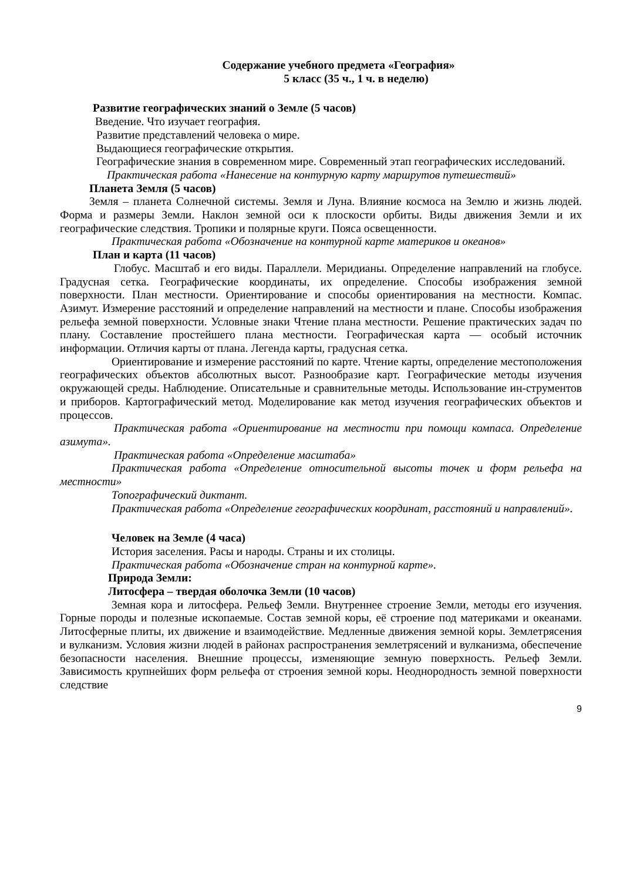Содержание учебного предмета «География»
5 класс (35 ч., 1 ч. в неделю)
Развитие географических знаний о Земле (5 часов)
Введение. Что изучает география.
Развитие представлений человека о мире.
Выдающиеся географические открытия.
Географические знания в современном мире. Современный этап географических исследований.
Практическая работа «Нанесение на контурную карту маршрутов путешествий»
Планета Земля (5 часов)
Земля – планета Солнечной системы. Земля и Луна. Влияние космоса на Землю и жизнь людей. Форма и размеры Земли. Наклон земной оси к плоскости орбиты. Виды движения Земли и их географические следствия. Тропики и полярные круги. Пояса освещенности.
Практическая работа «Обозначение на контурной карте материков и океанов»
План и карта (11 часов)
Глобус. Масштаб и его виды. Параллели. Меридианы. Определение направлений на глобусе. Градусная сетка. Географические координаты, их определение. Способы изображения земной поверхности. План местности. Ориентирование и способы ориентирования на местности. Компас. Азимут. Измерение расстояний и определение направлений на местности и плане. Способы изображения рельефа земной поверхности. Условные знаки Чтение плана местности. Решение практических задач по плану. Составление простейшего плана местности. Географическая карта — особый источник информации. Отличия карты от плана. Легенда карты, градусная сетка.
Ориентирование и измерение расстояний по карте. Чтение карты, определение местоположения географических объектов абсолютных высот. Разнообразие карт. Географические методы изучения окружающей среды. Наблюдение. Описательные и сравнительные методы. Использование ин-струментов и приборов. Картографический метод. Моделирование как метод изучения географических объектов и процессов.
Практическая работа «Ориентирование на местности при помощи компаса. Определение азимута».
Практическая работа «Определение масштаба»
Практическая работа «Определение относительной высоты точек и форм рельефа на местности»
Топографический диктант.
Практическая работа «Определение географических координат, расстояний и направлений».
Человек на Земле (4 часа)
История заселения. Расы и народы. Страны и их столицы.
Практическая работа «Обозначение стран на контурной карте».
Природа Земли:
Литосфера – твердая оболочка Земли (10 часов)
Земная кора и литосфера. Рельеф Земли. Внутреннее строение Земли, методы его изучения. Горные породы и полезные ископаемые. Состав земной коры, её строение под материками и океанами. Литосферные плиты, их движение и взаимодействие. Медленные движения земной коры. Землетрясения и вулканизм. Условия жизни людей в районах распространения землетрясений и вулканизма, обеспечение безопасности населения. Внешние процессы, изменяющие земную поверхность. Рельеф Земли. Зависимость крупнейших форм рельефа от строения земной коры. Неоднородность земной поверхности следствие
9